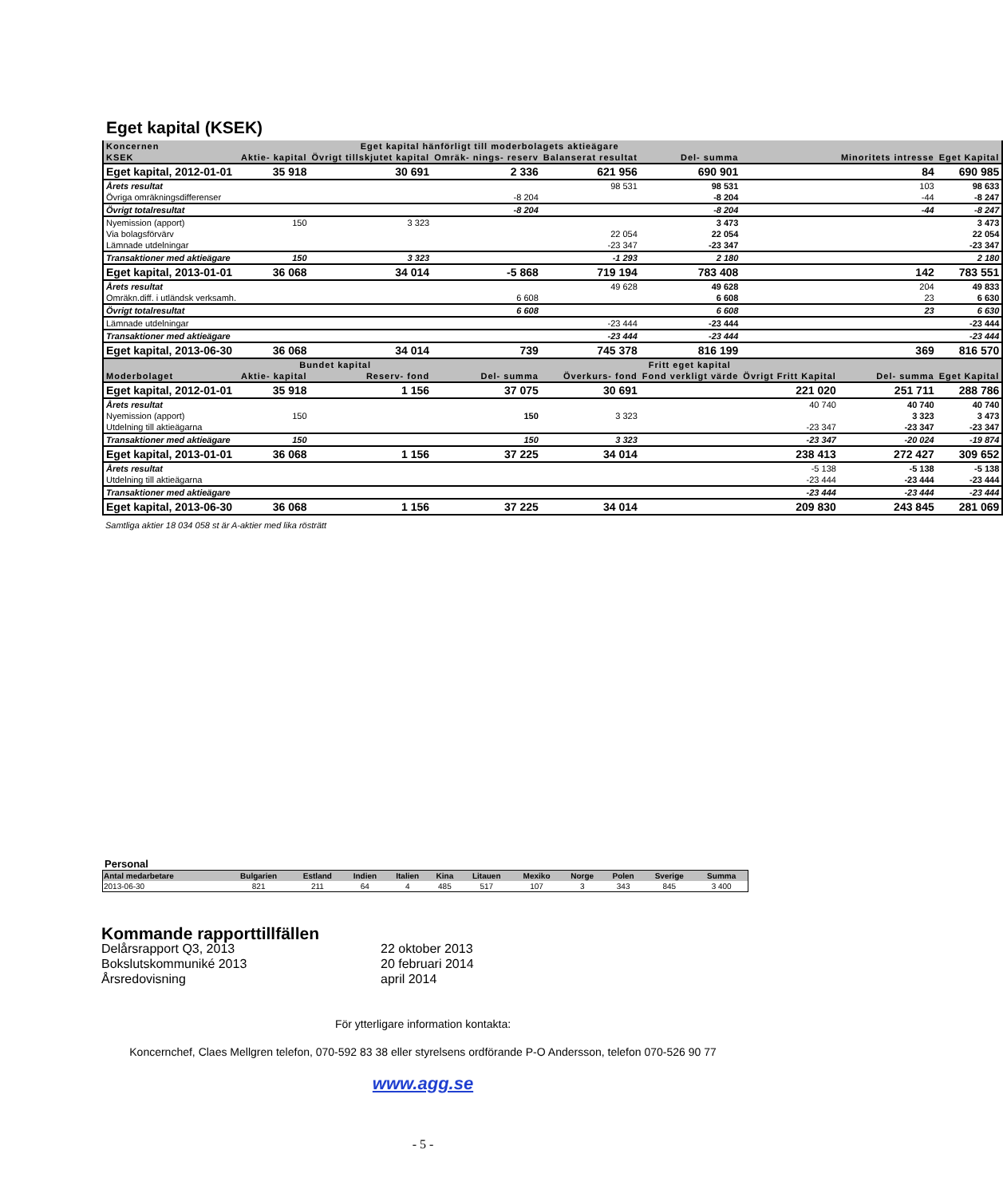Eget kapital (KSEK)
| Koncernen | Eget kapital hänförligt till moderbolagets aktieägare | | | | | | | |
| KSEK | Aktie- kapital | Övrigt tillskjutet kapital | Omräk- nings- reserv | Balanserat resultat | Del- summa | | Minoritets intresse | Eget Kapital |
| Eget kapital, 2012-01-01 | 35 918 | 30 691 | 2 336 | 621 956 | 690 901 | | 84 | 690 985 |
| Årets resultat | | | | 98 531 | 98 531 | | 103 | 98 633 |
| Övriga omräkningsdifferenser | | | -8 204 | | -8 204 | | -44 | -8 247 |
| Övrigt totalresultat | | | -8 204 | | -8 204 | | -44 | -8 247 |
| Nyemission (apport) | 150 | 3 323 | | | 3 473 | | | 3 473 |
| Via bolagsförvärv | | | | 22 054 | 22 054 | | | 22 054 |
| Lämnade utdelningar | | | | -23 347 | -23 347 | | | -23 347 |
| Transaktioner med aktieägare | 150 | 3 323 | | -1 293 | 2 180 | | | 2 180 |
| Eget kapital, 2013-01-01 | 36 068 | 34 014 | -5 868 | 719 194 | 783 408 | | 142 | 783 551 |
| Årets resultat | | | | 49 628 | 49 628 | | 204 | 49 833 |
| Omräkn.diff. i utländsk verksamh. | | | 6 608 | | 6 608 | | 23 | 6 630 |
| Övrigt totalresultat | | | 6 608 | | 6 608 | | 23 | 6 630 |
| Lämnade utdelningar | | | | -23 444 | -23 444 | | | -23 444 |
| Transaktioner med aktieägare | | | | -23 444 | -23 444 | | | -23 444 |
| Eget kapital, 2013-06-30 | 36 068 | 34 014 | 739 | 745 378 | 816 199 | | 369 | 816 570 |
| | Bundet kapital | | | Fritt eget kapital | | | | |
| Moderbolaget | Aktie- kapital | Reserv- fond | Del- summa | Överkurs- fond | Fond verkligt värde | Övrigt Fritt Kapital | Del- summa | Eget Kapital |
| Eget kapital, 2012-01-01 | 35 918 | 1 156 | 37 075 | 30 691 | | 221 020 | 251 711 | 288 786 |
| Årets resultat | | | | | | 40 740 | 40 740 | 40 740 |
| Nyemission (apport) | 150 | | 150 | 3 323 | | | 3 323 | 3 473 |
| Utdelning till aktieägarna | | | | | | -23 347 | -23 347 | -23 347 |
| Transaktioner med aktieägare | 150 | | 150 | 3 323 | | -23 347 | -20 024 | -19 874 |
| Eget kapital, 2013-01-01 | 36 068 | 1 156 | 37 225 | 34 014 | | 238 413 | 272 427 | 309 652 |
| Årets resultat | | | | | | -5 138 | -5 138 | -5 138 |
| Utdelning till aktieägarna | | | | | | -23 444 | -23 444 | -23 444 |
| Transaktioner med aktieägare | | | | | | -23 444 | -23 444 | -23 444 |
| Eget kapital, 2013-06-30 | 36 068 | 1 156 | 37 225 | 34 014 | | 209 830 | 243 845 | 281 069 |
Samtliga aktier 18 034 058 st är A-aktier med lika rösträtt
Personal
| Antal medarbetare | Bulgarien | Estland | Indien | Italien | Kina | Litauen | Mexiko | Norge | Polen | Sverige | Summa |
| --- | --- | --- | --- | --- | --- | --- | --- | --- | --- | --- | --- |
| 2013-06-30 | 821 | 211 | 64 | 4 | 485 | 517 | 107 | 3 | 343 | 845 | 3 400 |
Kommande rapporttillfällen
Delårsrapport Q3, 2013 22 oktober 2013 Bokslutskommuniké 2013 20 februari 2014 Årsredovisning april 2014
För ytterligare information kontakta:
Koncernchef, Claes Mellgren telefon, 070-592 83 38 eller styrelsens ordförande P-O Andersson, telefon 070-526 90 77
www.agg.se
- 5 -